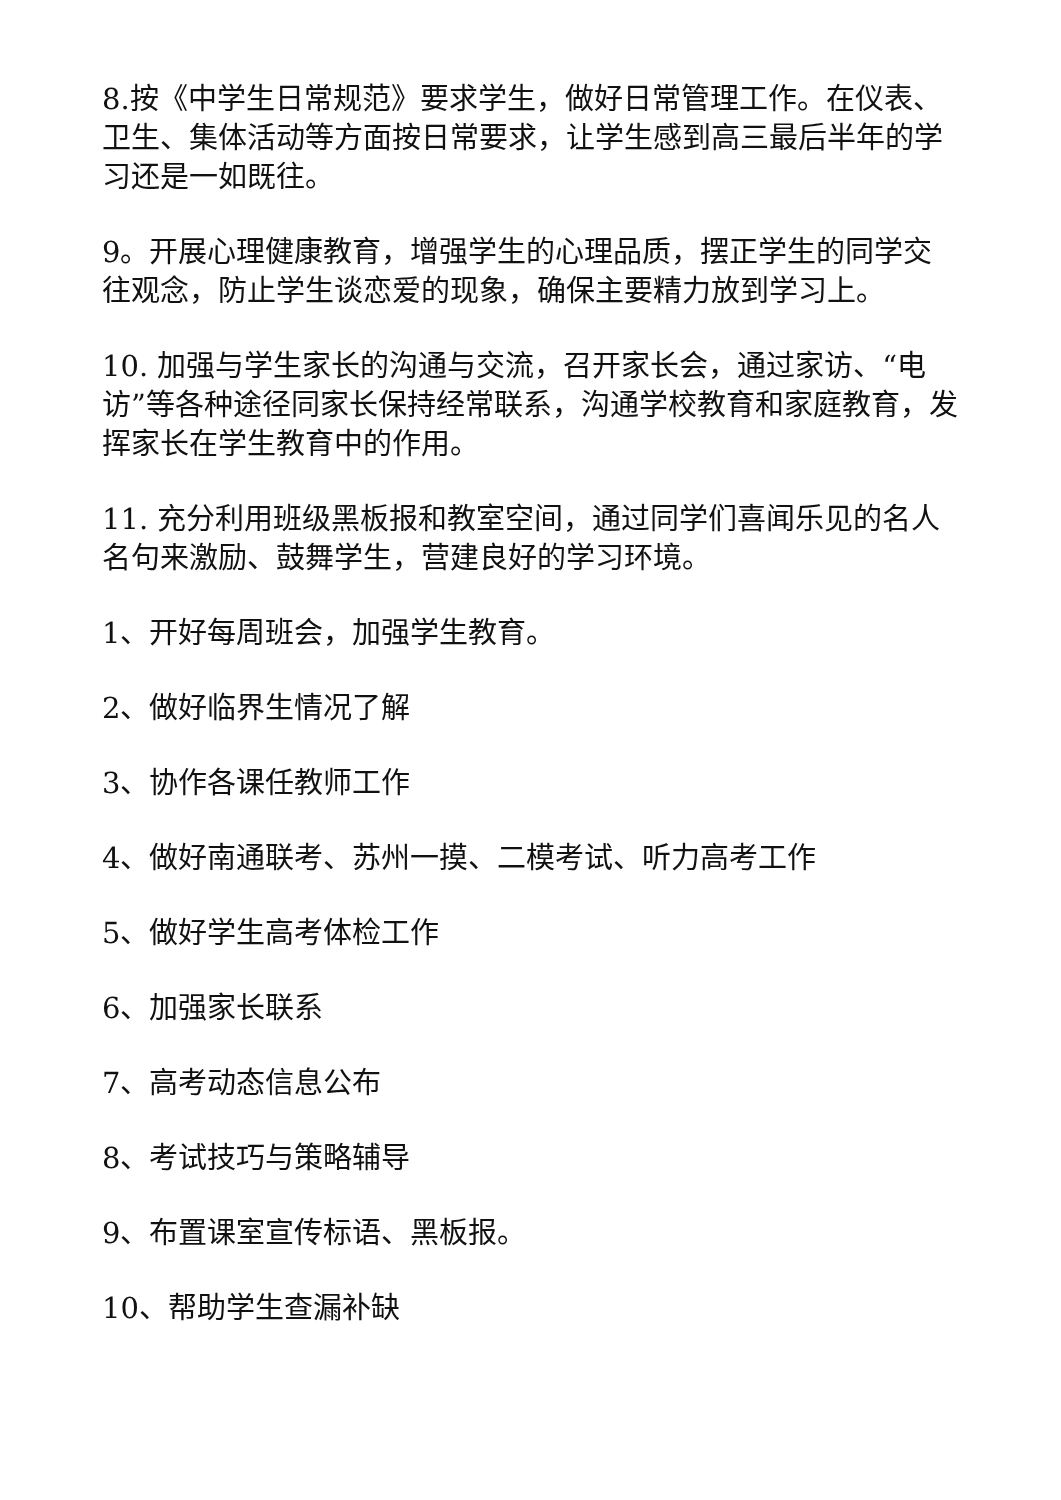8.按《中学生日常规范》要求学生，做好日常管理工作。在仪表、卫生、集体活动等方面按日常要求，让学生感到高三最后半年的学习还是一如既往。
9。开展心理健康教育，增强学生的心理品质，摆正学生的同学交往观念，防止学生谈恋爱的现象，确保主要精力放到学习上。
10. 加强与学生家长的沟通与交流，召开家长会，通过家访、“电访”等各种途径同家长保持经常联系，沟通学校教育和家庭教育，发挥家长在学生教育中的作用。
11. 充分利用班级黑板报和教室空间，通过同学们喜闻乐见的名人名句来激励、鼓舞学生，营建良好的学习环境。
1、开好每周班会，加强学生教育。
2、做好临界生情况了解
3、协作各课任教师工作
4、做好南通联考、苏州一摸、二模考试、听力高考工作
5、做好学生高考体检工作
6、加强家长联系
7、高考动态信息公布
8、考试技巧与策略辅导
9、布置课室宣传标语、黑板报。
10、帮助学生查漏补缺